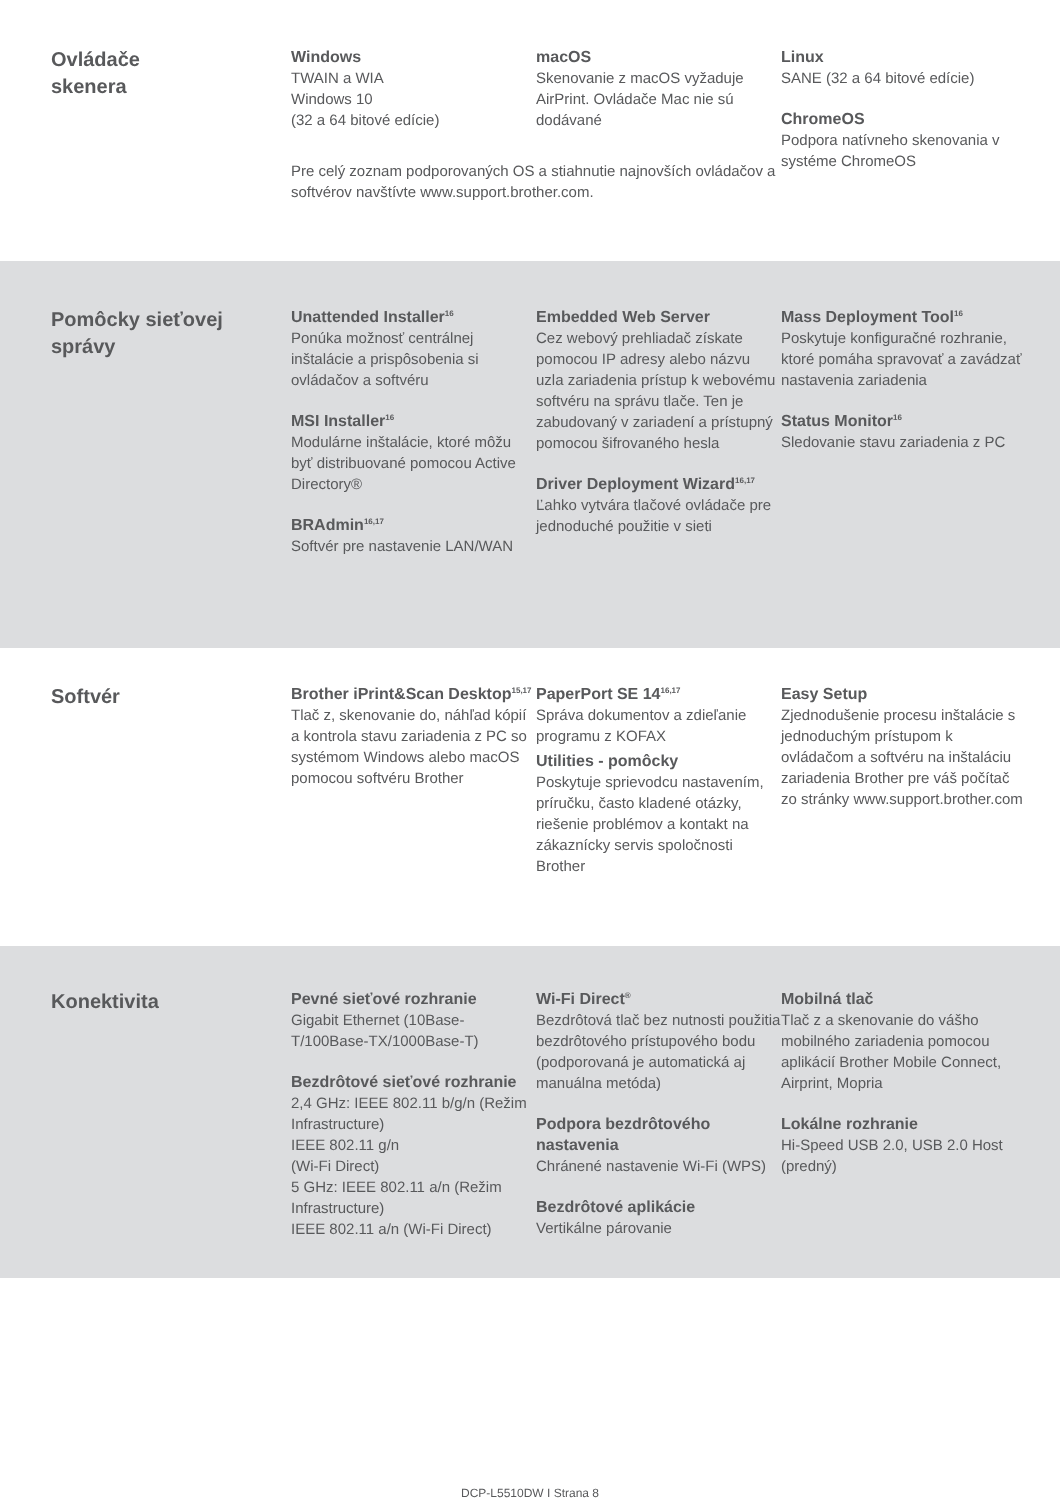Ovládače
skenera
Windows
TWAIN a WIA
Windows 10
(32 a 64 bitové edície)
macOS
Skenovanie z macOS vyžaduje AirPrint. Ovládače Mac nie sú dodávané
Pre celý zoznam podporovaných OS a stiahnutie najnovších ovládačov a softvérov navštívte www.support.brother.com.
Linux
SANE (32 a 64 bitové edície)
ChromeOS
Podpora natívneho skenovania v systéme ChromeOS
Pomôcky sieťovej správy
Unattended Installer<sup>16</sup>
Ponúka možnosť centrálnej inštalácie a prispôsobenia si ovládačov a softvéru
MSI Installer<sup>16</sup>
Modulárne inštalácie, ktoré môžu byť distribuované pomocou Active Directory®
BRAdmin<sup>16,17</sup>
Softvér pre nastavenie LAN/WAN
Embedded Web Server
Cez webový prehliadač získate pomocou IP adresy alebo názvu uzla zariadenia prístup k webovému softvéru na správu tlače. Ten je zabudovaný v zariadení a prístupný pomocou šifrovaného hesla
Driver Deployment Wizard<sup>16,17</sup>
Ľahko vytvára tlačové ovládače pre jednoduché použitie v sieti
Mass Deployment Tool<sup>16</sup>
Poskytuje konfiguračné rozhranie, ktoré pomáha spravovať a zavádzať nastavenia zariadenia
Status Monitor<sup>16</sup>
Sledovanie stavu zariadenia z PC
Softvér
Brother iPrint&Scan Desktop<sup>15,17</sup>
Tlač z, skenovanie do, náhľad kópií a kontrola stavu zariadenia z PC so systémom Windows alebo macOS pomocou softvéru Brother
PaperPort SE 14<sup>16,17</sup>
Správa dokumentov a zdieľanie programu z KOFAX
Utilities - pomôcky
Poskytuje sprievodcu nastavením, príručku, často kladené otázky, riešenie problémov a kontakt na zákaznícky servis spoločnosti Brother
Easy Setup
Zjednodušenie procesu inštalácie s jednoduchým prístupom k ovládačom a softvéru na inštaláciu zariadenia Brother pre váš počítač zo stránky www.support.brother.com
Konektivita
Pevné sieťové rozhranie
Gigabit Ethernet (10Base-T/100Base-TX/1000Base-T)
Bezdrôtové sieťové rozhranie
2,4 GHz: IEEE 802.11 b/g/n (Režim Infrastructure)
IEEE 802.11 g/n
(Wi-Fi Direct)
5 GHz: IEEE 802.11 a/n (Režim Infrastructure)
IEEE 802.11 a/n (Wi-Fi Direct)
Wi-Fi Direct<sup>®</sup>
Bezdrôtová tlač bez nutnosti použitia bezdrôtového prístupového bodu (podporovaná je automatická aj manuálna metóda)
Podpora bezdrôtového nastavenia
Chránené nastavenie Wi-Fi (WPS)
Bezdrôtové aplikácie
Vertikálne párovanie
Mobilná tlač
Tlač z a skenovanie do vášho mobilného zariadenia pomocou aplikácií Brother Mobile Connect, Airprint, Mopria
Lokálne rozhranie
Hi-Speed USB 2.0, USB 2.0 Host (predný)
DCP-L5510DW I Strana 8